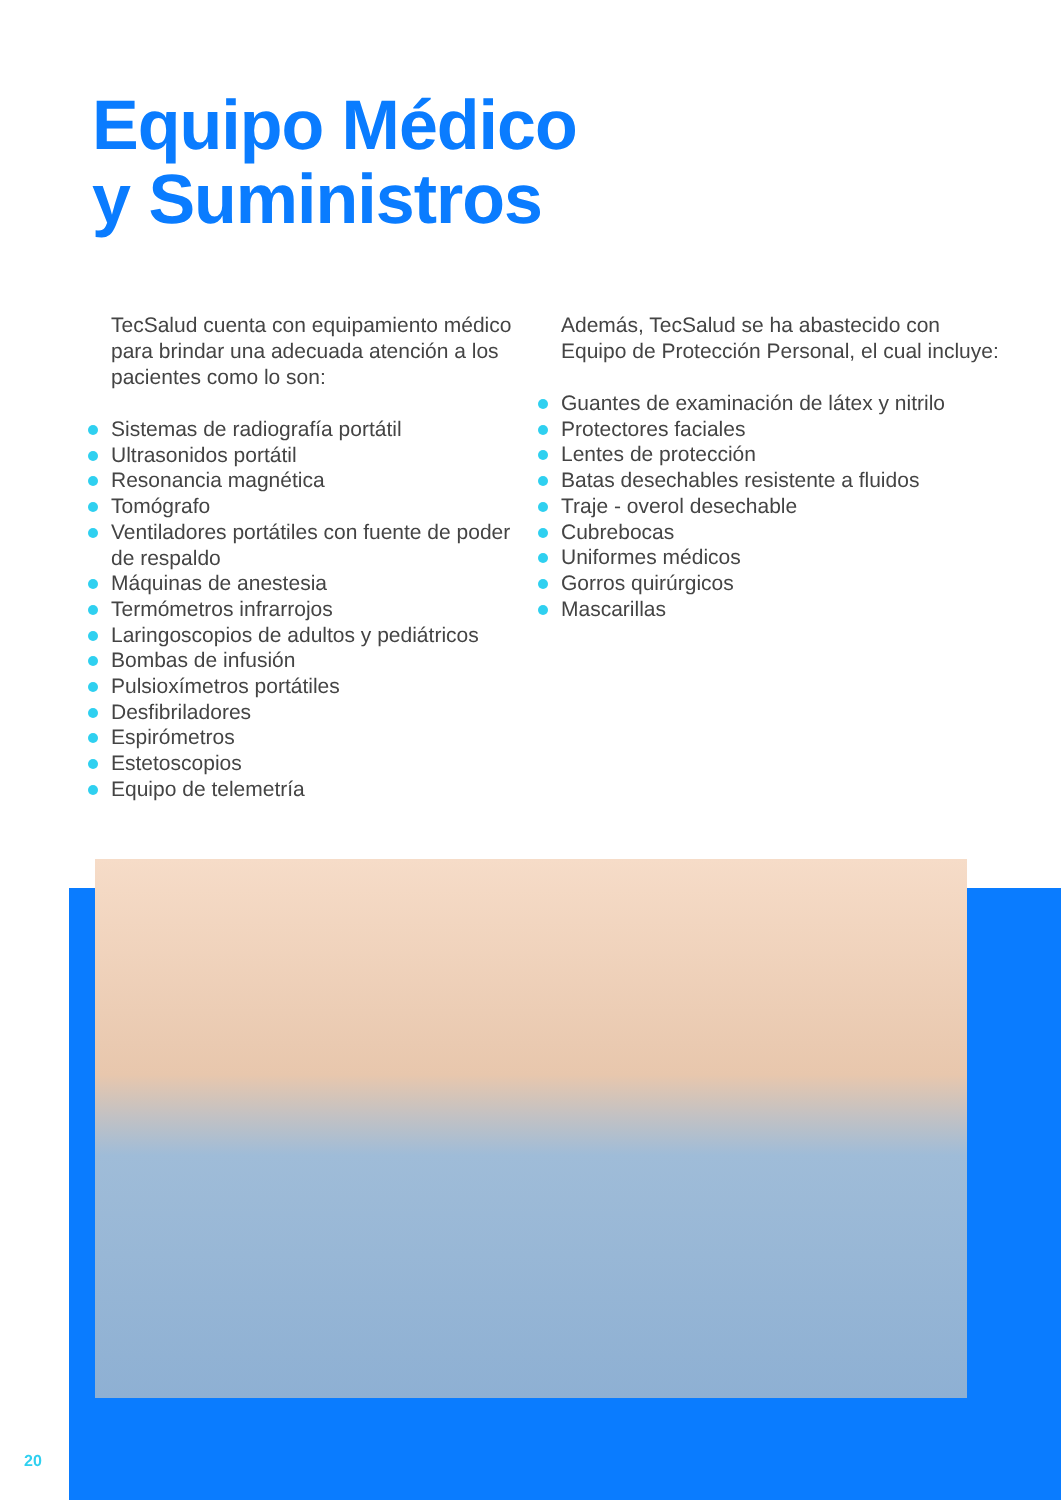Equipo Médico
y Suministros
TecSalud cuenta con equipamiento médico para brindar una adecuada atención a los pacientes como lo son:
Sistemas de radiografía portátil
Ultrasonidos portátil
Resonancia magnética
Tomógrafo
Ventiladores portátiles con fuente de poder de respaldo
Máquinas de anestesia
Termómetros infrarrojos
Laringoscopios de adultos y pediátricos
Bombas de infusión
Pulsioxímetros portátiles
Desfibriladores
Espirómetros
Estetoscopios
Equipo de telemetría
Además, TecSalud se ha abastecido con Equipo de Protección Personal, el cual incluye:
Guantes de examinación de látex y nitrilo
Protectores faciales
Lentes de protección
Batas desechables resistente a fluidos
Traje - overol desechable
Cubrebocas
Uniformes médicos
Gorros quirúrgicos
Mascarillas
20